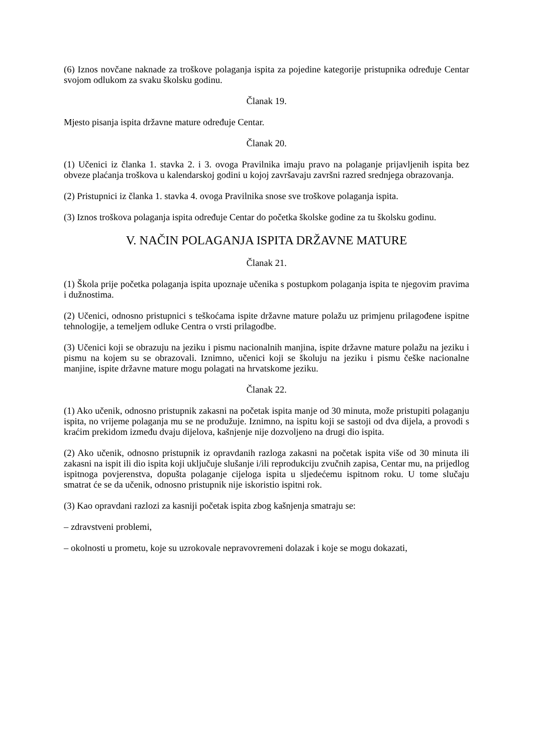(6) Iznos novčane naknade za troškove polaganja ispita za pojedine kategorije pristupnika određuje Centar svojom odlukom za svaku školsku godinu.
Članak 19.
Mjesto pisanja ispita državne mature određuje Centar.
Članak 20.
(1) Učenici iz članka 1. stavka 2. i 3. ovoga Pravilnika imaju pravo na polaganje prijavljenih ispita bez obveze plaćanja troškova u kalendarskoj godini u kojoj završavaju završni razred srednjega obrazovanja.
(2) Pristupnici iz članka 1. stavka 4. ovoga Pravilnika snose sve troškove polaganja ispita.
(3) Iznos troškova polaganja ispita određuje Centar do početka školske godine za tu školsku godinu.
V. NAČIN POLAGANJA ISPITA DRŽAVNE MATURE
Članak 21.
(1) Škola prije početka polaganja ispita upoznaje učenika s postupkom polaganja ispita te njegovim pravima i dužnostima.
(2) Učenici, odnosno pristupnici s teškoćama ispite državne mature polažu uz primjenu prilagođene ispitne tehnologije, a temeljem odluke Centra o vrsti prilagodbe.
(3) Učenici koji se obrazuju na jeziku i pismu nacionalnih manjina, ispite državne mature polažu na jeziku i pismu na kojem su se obrazovali. Iznimno, učenici koji se školuju na jeziku i pismu češke nacionalne manjine, ispite državne mature mogu polagati na hrvatskome jeziku.
Članak 22.
(1) Ako učenik, odnosno pristupnik zakasni na početak ispita manje od 30 minuta, može pristupiti polaganju ispita, no vrijeme polaganja mu se ne produžuje. Iznimno, na ispitu koji se sastoji od dva dijela, a provodi s kraćim prekidom između dvaju dijelova, kašnjenje nije dozvoljeno na drugi dio ispita.
(2) Ako učenik, odnosno pristupnik iz opravdanih razloga zakasni na početak ispita više od 30 minuta ili zakasni na ispit ili dio ispita koji uključuje slušanje i/ili reprodukciju zvučnih zapisa, Centar mu, na prijedlog ispitnoga povjerenstva, dopušta polaganje cijeloga ispita u sljedećemu ispitnom roku. U tome slučaju smatrat će se da učenik, odnosno pristupnik nije iskoristio ispitni rok.
(3) Kao opravdani razlozi za kasniji početak ispita zbog kašnjenja smatraju se:
– zdravstveni problemi,
– okolnosti u prometu, koje su uzrokovale nepravovremeni dolazak i koje se mogu dokazati,